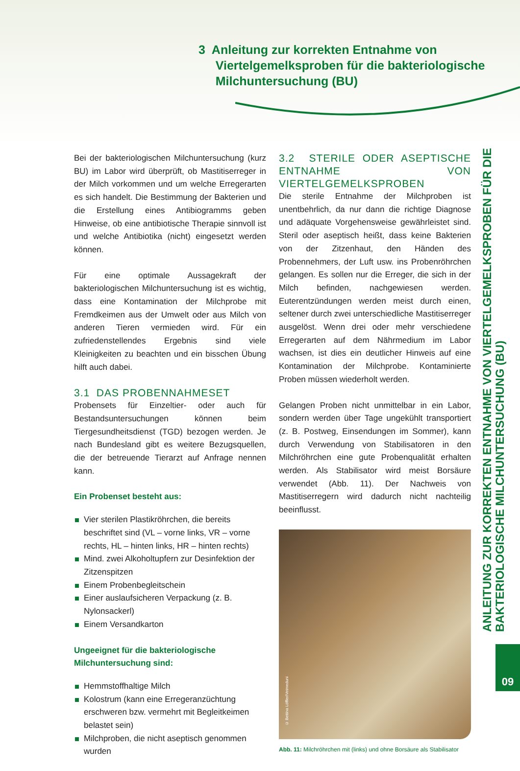3 Anleitung zur korrekten Entnahme von
Viertelgemelksproben für die bakteriologische
Milchuntersuchung (BU)
Bei der bakteriologischen Milchuntersuchung (kurz BU) im Labor wird überprüft, ob Mastitiserreger in der Milch vorkommen und um welche Erregerarten es sich handelt. Die Bestimmung der Bakterien und die Erstellung eines Antibiogramms geben Hinweise, ob eine antibiotische Therapie sinnvoll ist und welche Antibiotika (nicht) eingesetzt werden können.
Für eine optimale Aussagekraft der bakteriologischen Milchuntersuchung ist es wichtig, dass eine Kontamination der Milchprobe mit Fremdkeimen aus der Umwelt oder aus Milch von anderen Tieren vermieden wird. Für ein zufriedenstellendes Ergebnis sind viele Kleinigkeiten zu beachten und ein bisschen Übung hilft auch dabei.
3.1 DAS PROBENNAHMESET
Probensets für Einzeltier- oder auch für Bestandsuntersuchungen können beim Tiergesundheitsdienst (TGD) bezogen werden. Je nach Bundesland gibt es weitere Bezugsquellen, die der betreuende Tierarzt auf Anfrage nennen kann.
Ein Probenset besteht aus:
Vier sterilen Plastikröhrchen, die bereits beschriftet sind (VL – vorne links, VR – vorne rechts, HL – hinten links, HR – hinten rechts)
Mind. zwei Alkoholtupfern zur Desinfektion der Zitzenspitzen
Einem Probenbegleitschein
Einer auslaufsicheren Verpackung (z. B. Nylonsackerl)
Einem Versandkarton
Ungeeignet für die bakteriologische
Milchuntersuchung sind:
Hemmstoffhaltige Milch
Kolostrum (kann eine Erregeranzüchtung erschweren bzw. vermehrt mit Begleitkeimen belastet sein)
Milchproben, die nicht aseptisch genommen wurden
3.2 STERILE ODER ASEPTISCHE ENTNAHME VON VIERTELGEMELKSPROBEN
Die sterile Entnahme der Milchproben ist unentbehrlich, da nur dann die richtige Diagnose und adäquate Vorgehensweise gewährleistet sind. Steril oder aseptisch heißt, dass keine Bakterien von der Zitzenhaut, den Händen des Probennehmers, der Luft usw. ins Probenröhrchen gelangen. Es sollen nur die Erreger, die sich in der Milch befinden, nachgewiesen werden. Euterentzündungen werden meist durch einen, seltener durch zwei unterschiedliche Mastitiserreger ausgelöst. Wenn drei oder mehr verschiedene Erregerarten auf dem Nährmedium im Labor wachsen, ist dies ein deutlicher Hinweis auf eine Kontamination der Milchprobe. Kontaminierte Proben müssen wiederholt werden.
Gelangen Proben nicht unmittelbar in ein Labor, sondern werden über Tage ungekühlt transportiert (z. B. Postweg, Einsendungen im Sommer), kann durch Verwendung von Stabilisatoren in den Milchröhrchen eine gute Probenqualität erhalten werden. Als Stabilisator wird meist Borsäure verwendet (Abb. 11). Der Nachweis von Mastitiserregern wird dadurch nicht nachteilig beeinflusst.
© Bettina Löffler/Vetmeduni
Abb. 11: Milchröhrchen mit (links) und ohne Borsäure als Stabilisator
ANLEITUNG ZUR KORREKTEN ENTNAHME VON VIERTELGEMELKSPROBEN FÜR DIE BAKTERIOLOGISCHE MILCHUNTERSUCHUNG (BU)
09